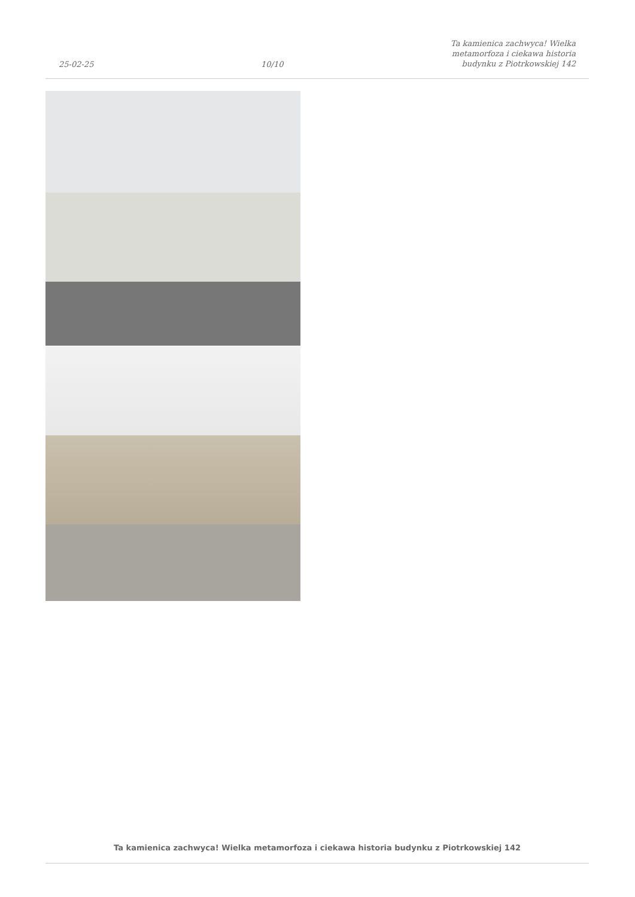25-02-25
10/10
Ta kamienica zachwyca! Wielka
metamorfoza i ciekawa historia
budynku z Piotrkowskiej 142
Ta kamienica zachwyca! Wielka metamorfoza i ciekawa historia budynku z Piotrkowskiej 142